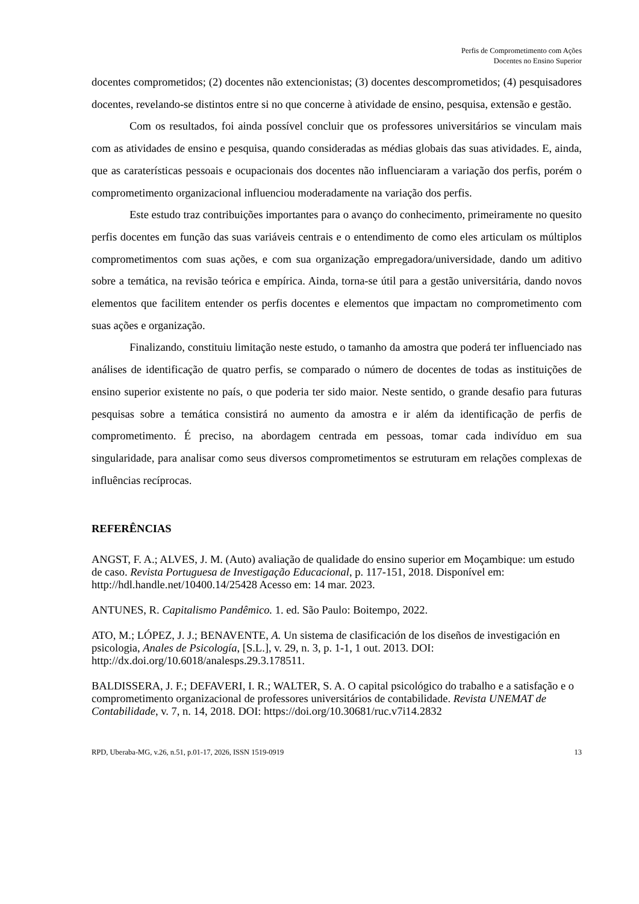Perfis de Comprometimento com Ações
Docentes no Ensino Superior
docentes comprometidos; (2) docentes não extencionistas; (3) docentes descomprometidos; (4) pesquisadores docentes, revelando-se distintos entre si no que concerne à atividade de ensino, pesquisa, extensão e gestão.
Com os resultados, foi ainda possível concluir que os professores universitários se vinculam mais com as atividades de ensino e pesquisa, quando consideradas as médias globais das suas atividades. E, ainda, que as caraterísticas pessoais e ocupacionais dos docentes não influenciaram a variação dos perfis, porém o comprometimento organizacional influenciou moderadamente na variação dos perfis.
Este estudo traz contribuições importantes para o avanço do conhecimento, primeiramente no quesito perfis docentes em função das suas variáveis centrais e o entendimento de como eles articulam os múltiplos comprometimentos com suas ações, e com sua organização empregadora/universidade, dando um aditivo sobre a temática, na revisão teórica e empírica. Ainda, torna-se útil para a gestão universitária, dando novos elementos que facilitem entender os perfis docentes e elementos que impactam no comprometimento com suas ações e organização.
Finalizando, constituiu limitação neste estudo, o tamanho da amostra que poderá ter influenciado nas análises de identificação de quatro perfis, se comparado o número de docentes de todas as instituições de ensino superior existente no país, o que poderia ter sido maior. Neste sentido, o grande desafio para futuras pesquisas sobre a temática consistirá no aumento da amostra e ir além da identificação de perfis de comprometimento. É preciso, na abordagem centrada em pessoas, tomar cada indivíduo em sua singularidade, para analisar como seus diversos comprometimentos se estruturam em relações complexas de influências recíprocas.
REFERÊNCIAS
ANGST, F. A.; ALVES, J. M. (Auto) avaliação de qualidade do ensino superior em Moçambique: um estudo de caso. Revista Portuguesa de Investigação Educacional, p. 117-151, 2018. Disponível em: http://hdl.handle.net/10400.14/25428 Acesso em: 14 mar. 2023.
ANTUNES, R. Capitalismo Pandêmico. 1. ed. São Paulo: Boitempo, 2022.
ATO, M.; LÓPEZ, J. J.; BENAVENTE, A. Un sistema de clasificación de los diseños de investigación en psicologia, Anales de Psicología, [S.L.], v. 29, n. 3, p. 1-1, 1 out. 2013. DOI: http://dx.doi.org/10.6018/analesps.29.3.178511.
BALDISSERA, J. F.; DEFAVERI, I. R.; WALTER, S. A. O capital psicológico do trabalho e a satisfação e o comprometimento organizacional de professores universitários de contabilidade. Revista UNEMAT de Contabilidade, v. 7, n. 14, 2018. DOI: https://doi.org/10.30681/ruc.v7i14.2832
RPD, Uberaba-MG, v.26, n.51, p.01-17, 2026, ISSN 1519-0919 13